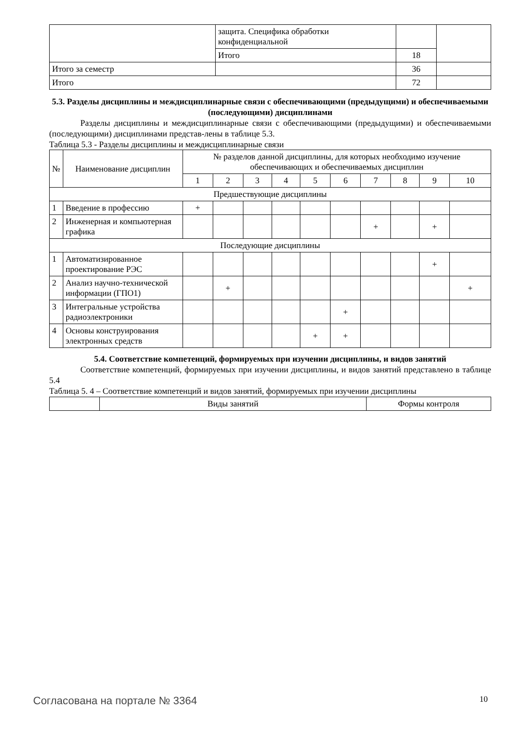| | защита. Специфика обработки конфиденциальной | | |
| | Итого | 18 | |
| Итого за семестр | | 36 | |
| Итого | | 72 | |
5.3. Разделы дисциплины и междисциплинарные связи с обеспечивающими (предыдущими) и обеспечиваемыми (последующими) дисциплинами
Разделы дисциплины и междисциплинарные связи с обеспечивающими (предыдущими) и обеспечиваемыми (последующими) дисциплинами представ-лены в таблице 5.3.
Таблица 5.3 - Разделы дисциплины и междисциплинарные связи
| № | Наименование дисциплин | № разделов данной дисциплины, для которых необходимо изучение обеспечивающих и обеспечиваемых дисциплин | | | | | | | | | |
| --- | --- | --- | --- | --- | --- | --- | --- | --- | --- | --- | --- |
| | | 1 | 2 | 3 | 4 | 5 | 6 | 7 | 8 | 9 | 10 |
| Предшествующие дисциплины | | | | | | | | | | | |
| 1 | Введение в профессию | + | | | | | | | | | |
| 2 | Инженерная и компьютерная графика | | | | | | | + | | + | |
| Последующие дисциплины | | | | | | | | | | | |
| 1 | Автоматизированное проектирование РЭС | | | | | | | | | + | |
| 2 | Анализ научно-технической информации (ГПО1) | | + | | | | | | | | + |
| 3 | Интегральные устройства радиоэлектроники | | | | | | + | | | | |
| 4 | Основы конструирования электронных средств | | | | | + | + | | | | |
5.4. Соответствие компетенций, формируемых при изучении дисциплины, и видов занятий
Соответствие компетенций, формируемых при изучении дисциплины, и видов занятий представлено в таблице 5.4
Таблица 5. 4 – Соответствие компетенций и видов занятий, формируемых при изучении дисциплины
| | Виды занятий | Формы контроля |
Согласована на портале № 3364 10